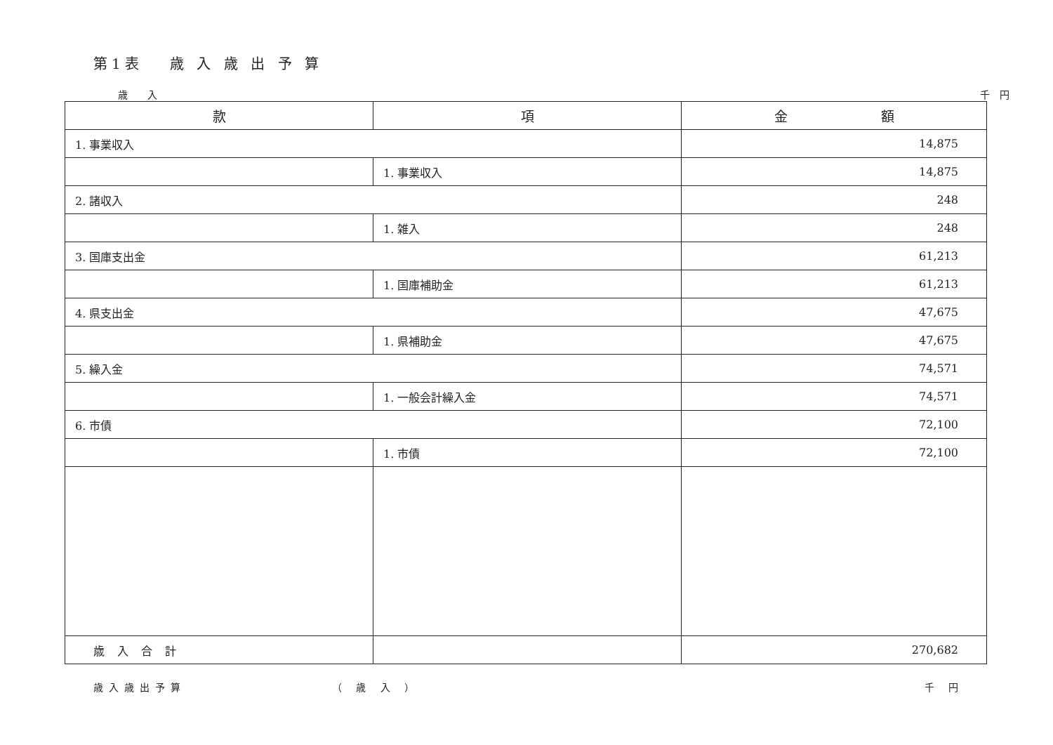第1表　 歳 入 歳 出 予 算
歳　　入 千　円
| 款 | 項 | 金 額 |
| --- | --- | --- |
| 1. 事業収入 | | 14,875 |
| | 1. 事業収入 | 14,875 |
| 2. 諸収入 | | 248 |
| | 1. 雑入 | 248 |
| 3. 国庫支出金 | | 61,213 |
| | 1. 国庫補助金 | 61,213 |
| 4. 県支出金 | | 47,675 |
| | 1. 県補助金 | 47,675 |
| 5. 繰入金 | | 74,571 |
| | 1. 一般会計繰入金 | 74,571 |
| 6. 市債 | | 72,100 |
| | 1. 市債 | 72,100 |
| 歳入合計 | | 270,682 |
歳入歳出予算 （ 歳 入 ） 千 円